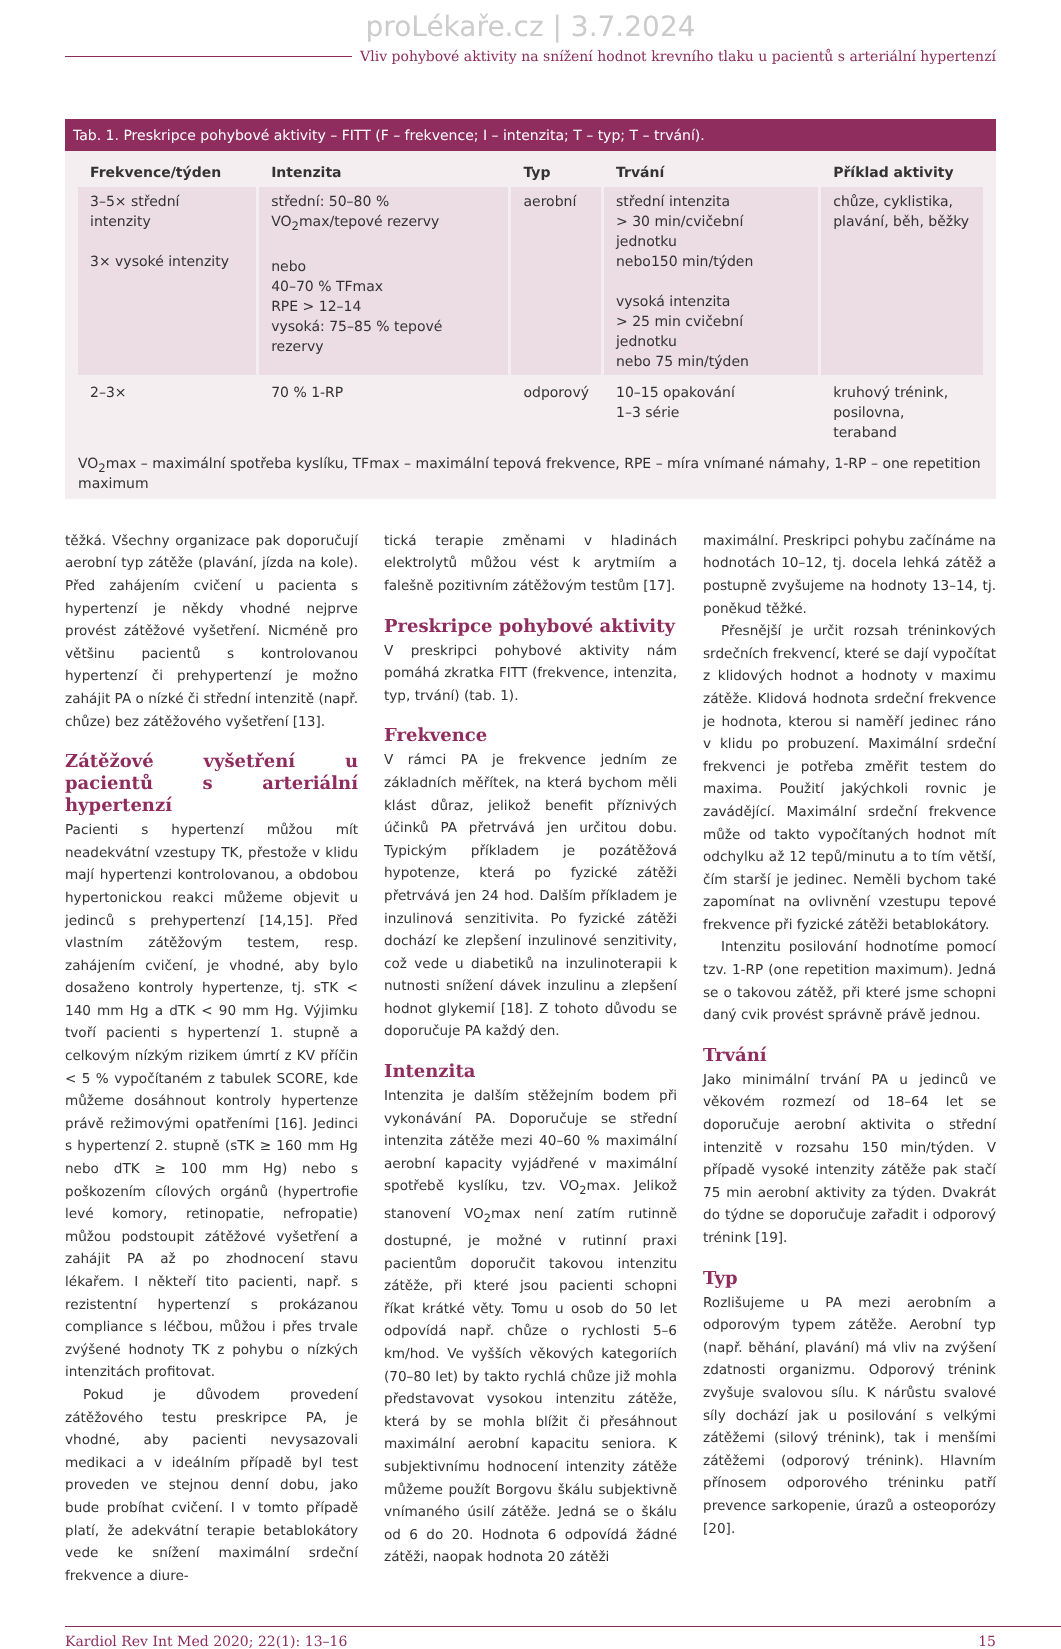proLékaře.cz | 3.7.2024
Vliv pohybové aktivity na snížení hodnot krevního tlaku u pacientů s arteriální hypertenzí
Tab. 1. Preskripce pohybové aktivity – FITT (F – frekvence; I – intenzita; T – typ; T – trvání).
| Frekvence/týden | Intenzita | Typ | Trvání | Příklad aktivity |
| --- | --- | --- | --- | --- |
| 3–5× střední intenzity 3× vysoké intenzity | střední: 50–80 % VO<sub>2</sub>max/tepové rezervy nebo 40–70 % TFmax RPE > 12–14 vysoká: 75–85 % tepové rezervy | aerobní | střední intenzita > 30 min/cvičební jednotku nebo150 min/týden vysoká intenzita > 25 min cvičební jednotku nebo 75 min/týden | chůze, cyklistika, plavání, běh, běžky |
| 2–3× | 70 % 1-RP | odporový | 10–15 opakování 1–3 série | kruhový trénink, posilovna, teraband |
VO<sub>2</sub>max – maximální spotřeba kyslíku, TFmax – maximální tepová frekvence, RPE – míra vnímané námahy, 1-RP – one repetition maximum
těžká. Všechny organizace pak doporučují aerobní typ zátěže (plavání, jízda na kole). Před zahájením cvičení u pacienta s hypertenzí je někdy vhodné nejprve provést zátěžové vyšetření. Nicméně pro většinu pacientů s kontrolovanou hypertenzí či prehypertenzí je možno zahájit PA o nízké či střední intenzitě (např. chůze) bez zátěžového vyšetření [13].
Zátěžové vyšetření u pacientů s arteriální hypertenzí
Pacienti s hypertenzí můžou mít neadekvátní vzestupy TK, přestože v klidu mají hypertenzi kontrolovanou, a obdobou hypertonickou reakci můžeme objevit u jedinců s prehypertenzí [14,15]. Před vlastním zátěžovým testem, resp. zahájením cvičení, je vhodné, aby bylo dosaženo kontroly hypertenze, tj. sTK < 140 mm Hg a dTK < 90 mm Hg. Výjimku tvoří pacienti s hypertenzí 1. stupně a celkovým nízkým rizikem úmrtí z KV příčin < 5 % vypočítaném z tabulek SCORE, kde můžeme dosáhnout kontroly hypertenze právě režimovými opatřeními [16]. Jedinci s hypertenzí 2. stupně (sTK ≥ 160 mm Hg nebo dTK ≥ 100 mm Hg) nebo s poškozením cílových orgánů (hypertrofie levé komory, retinopatie, nefropatie) můžou podstoupit zátěžové vyšetření a zahájit PA až po zhodnocení stavu lékařem. I někteří tito pacienti, např. s rezistentní hypertenzí s prokázanou compliance s léčbou, můžou i přes trvale zvýšené hodnoty TK z pohybu o nízkých intenzitách profitovat.
Pokud je důvodem provedení zátěžového testu preskripce PA, je vhodné, aby pacienti nevysazovali medikaci a v ideálním případě byl test proveden ve stejnou denní dobu, jako bude probíhat cvičení. I v tomto případě platí, že adekvátní terapie betablokátory vede ke snížení maximální srdeční frekvence a diure-
tická terapie změnami v hladinách elektrolytů můžou vést k arytmiím a falešně pozitivním zátěžovým testům [17].
Preskripce pohybové aktivity
V preskripci pohybové aktivity nám pomáhá zkratka FITT (frekvence, intenzita, typ, trvání) (tab. 1).
Frekvence
V rámci PA je frekvence jedním ze základních měřítek, na která bychom měli klást důraz, jelikož benefit příznivých účinků PA přetrvává jen určitou dobu. Typickým příkladem je pozátěžová hypotenze, která po fyzické zátěži přetrvává jen 24 hod. Dalším příkladem je inzulinová senzitivita. Po fyzické zátěži dochází ke zlepšení inzulinové senzitivity, což vede u diabetiků na inzulinoterapii k nutnosti snížení dávek inzulinu a zlepšení hodnot glykemií [18]. Z tohoto důvodu se doporučuje PA každý den.
Intenzita
Intenzita je dalším stěžejním bodem při vykonávání PA. Doporučuje se střední intenzita zátěže mezi 40–60 % maximální aerobní kapacity vyjádřené v maximální spotřebě kyslíku, tzv. VO<sub>2</sub>max. Jelikož stanovení VO<sub>2</sub>max není zatím rutinně dostupné, je možné v rutinní praxi pacientům doporučit takovou intenzitu zátěže, při které jsou pacienti schopni říkat krátké věty. Tomu u osob do 50 let odpovídá např. chůze o rychlosti 5–6 km/hod. Ve vyšších věkových kategoriích (70–80 let) by takto rychlá chůze již mohla představovat vysokou intenzitu zátěže, která by se mohla blížit či přesáhnout maximální aerobní kapacitu seniora. K subjektivnímu hodnocení intenzity zátěže můžeme použít Borgovu škálu subjektivně vnímaného úsilí zátěže. Jedná se o škálu od 6 do 20. Hodnota 6 odpovídá žádné zátěži, naopak hodnota 20 zátěži
maximální. Preskripci pohybu začínáme na hodnotách 10–12, tj. docela lehká zátěž a postupně zvyšujeme na hodnoty 13–14, tj. poněkud těžké.
Přesnější je určit rozsah tréninkových srdečních frekvencí, které se dají vypočítat z klidových hodnot a hodnoty v maximu zátěže. Klidová hodnota srdeční frekvence je hodnota, kterou si naměří jedinec ráno v klidu po probuzení. Maximální srdeční frekvenci je potřeba změřit testem do maxima. Použití jakýchkoli rovnic je zavádějící. Maximální srdeční frekvence může od takto vypočítaných hodnot mít odchylku až 12 tepů/minutu a to tím větší, čím starší je jedinec. Neměli bychom také zapomínat na ovlivnění vzestupu tepové frekvence při fyzické zátěži betablokátory.
Intenzitu posilování hodnotíme pomocí tzv. 1-RP (one repetition maximum). Jedná se o takovou zátěž, při které jsme schopni daný cvik provést správně právě jednou.
Trvání
Jako minimální trvání PA u jedinců ve věkovém rozmezí od 18–64 let se doporučuje aerobní aktivita o střední intenzitě v rozsahu 150 min/týden. V případě vysoké intenzity zátěže pak stačí 75 min aerobní aktivity za týden. Dvakrát do týdne se doporučuje zařadit i odporový trénink [19].
Typ
Rozlišujeme u PA mezi aerobním a odporovým typem zátěže. Aerobní typ (např. běhání, plavání) má vliv na zvýšení zdatnosti organizmu. Odporový trénink zvyšuje svalovou sílu. K nárůstu svalové síly dochází jak u posilování s velkými zátěžemi (silový trénink), tak i menšími zátěžemi (odporový trénink). Hlavním přínosem odporového tréninku patří prevence sarkopenie, úrazů a osteoporózy [20].
Kardiol Rev Int Med 2020; 22(1): 13–16 15